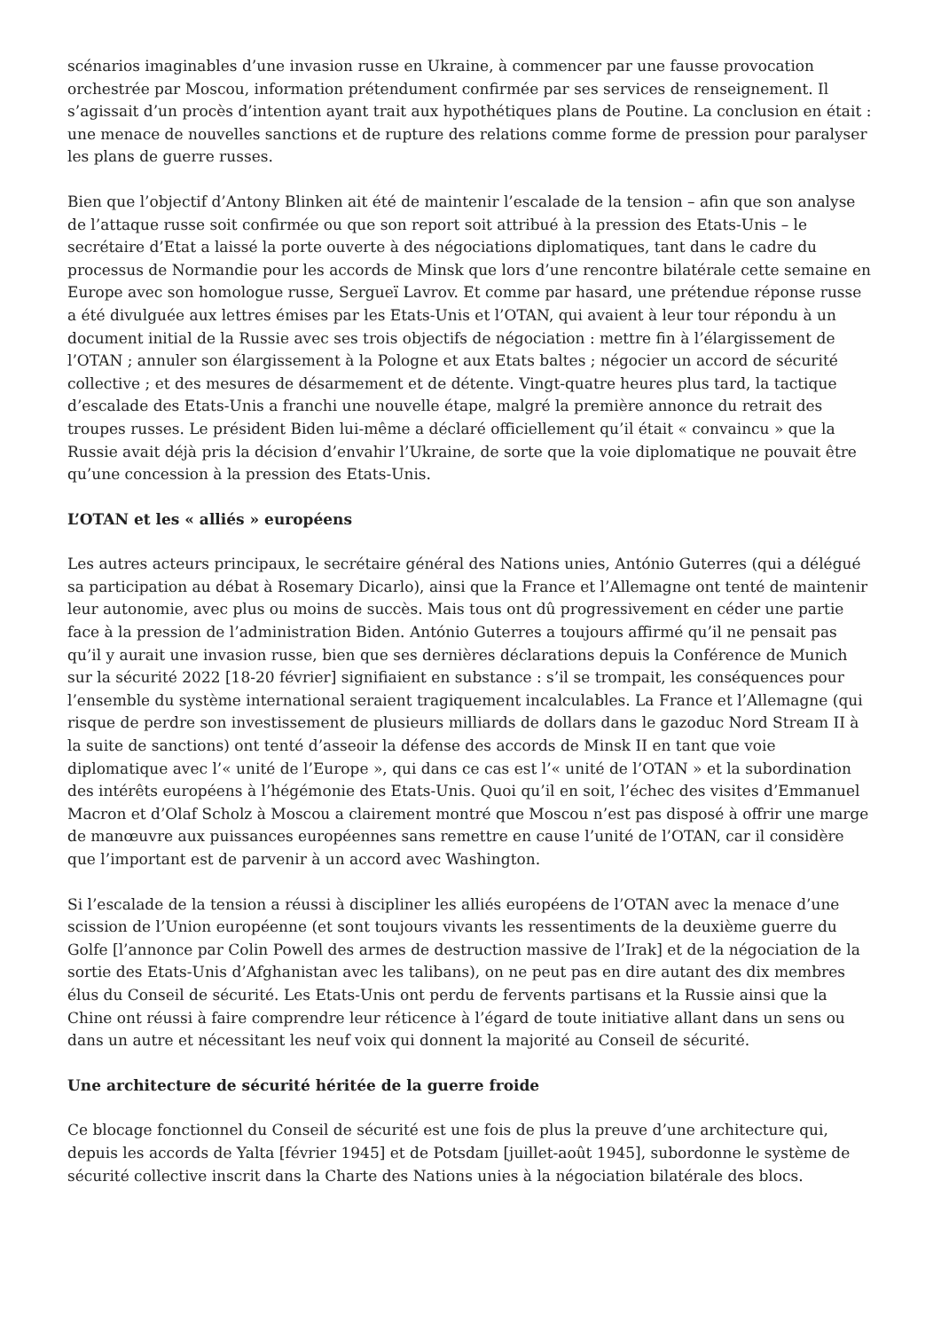scénarios imaginables d’une invasion russe en Ukraine, à commencer par une fausse provocation orchestrée par Moscou, information prétendument confirmée par ses services de renseignement. Il s’agissait d’un procès d’intention ayant trait aux hypothétiques plans de Poutine. La conclusion en était : une menace de nouvelles sanctions et de rupture des relations comme forme de pression pour paralyser les plans de guerre russes.
Bien que l’objectif d’Antony Blinken ait été de maintenir l’escalade de la tension – afin que son analyse de l’attaque russe soit confirmée ou que son report soit attribué à la pression des Etats-Unis – le secrétaire d’Etat a laissé la porte ouverte à des négociations diplomatiques, tant dans le cadre du processus de Normandie pour les accords de Minsk que lors d’une rencontre bilatérale cette semaine en Europe avec son homologue russe, Sergueï Lavrov. Et comme par hasard, une prétendue réponse russe a été divulguée aux lettres émises par les Etats-Unis et l’OTAN, qui avaient à leur tour répondu à un document initial de la Russie avec ses trois objectifs de négociation : mettre fin à l’élargissement de l’OTAN ; annuler son élargissement à la Pologne et aux Etats baltes ; négocier un accord de sécurité collective ; et des mesures de désarmement et de détente. Vingt-quatre heures plus tard, la tactique d’escalade des Etats-Unis a franchi une nouvelle étape, malgré la première annonce du retrait des troupes russes. Le président Biden lui-même a déclaré officiellement qu’il était « convaincu » que la Russie avait déjà pris la décision d’envahir l’Ukraine, de sorte que la voie diplomatique ne pouvait être qu’une concession à la pression des Etats-Unis.
L’OTAN et les « alliés » européens
Les autres acteurs principaux, le secrétaire général des Nations unies, António Guterres (qui a délégué sa participation au débat à Rosemary Dicarlo), ainsi que la France et l’Allemagne ont tenté de maintenir leur autonomie, avec plus ou moins de succès. Mais tous ont dû progressivement en céder une partie face à la pression de l’administration Biden. António Guterres a toujours affirmé qu’il ne pensait pas qu’il y aurait une invasion russe, bien que ses dernières déclarations depuis la Conférence de Munich sur la sécurité 2022 [18-20 février] signifiaient en substance : s’il se trompait, les conséquences pour l’ensemble du système international seraient tragiquement incalculables. La France et l’Allemagne (qui risque de perdre son investissement de plusieurs milliards de dollars dans le gazoduc Nord Stream II à la suite de sanctions) ont tenté d’asseoir la défense des accords de Minsk II en tant que voie diplomatique avec l’« unité de l’Europe », qui dans ce cas est l’« unité de l’OTAN » et la subordination des intérêts européens à l’hégémonie des Etats-Unis. Quoi qu’il en soit, l’échec des visites d’Emmanuel Macron et d’Olaf Scholz à Moscou a clairement montré que Moscou n’est pas disposé à offrir une marge de manœuvre aux puissances européennes sans remettre en cause l’unité de l’OTAN, car il considère que l’important est de parvenir à un accord avec Washington.
Si l’escalade de la tension a réussi à discipliner les alliés européens de l’OTAN avec la menace d’une scission de l’Union européenne (et sont toujours vivants les ressentiments de la deuxième guerre du Golfe [l’annonce par Colin Powell des armes de destruction massive de l’Irak] et de la négociation de la sortie des Etats-Unis d’Afghanistan avec les talibans), on ne peut pas en dire autant des dix membres élus du Conseil de sécurité. Les Etats-Unis ont perdu de fervents partisans et la Russie ainsi que la Chine ont réussi à faire comprendre leur réticence à l’égard de toute initiative allant dans un sens ou dans un autre et nécessitant les neuf voix qui donnent la majorité au Conseil de sécurité.
Une architecture de sécurité héritée de la guerre froide
Ce blocage fonctionnel du Conseil de sécurité est une fois de plus la preuve d’une architecture qui, depuis les accords de Yalta [février 1945] et de Potsdam [juillet-août 1945], subordonne le système de sécurité collective inscrit dans la Charte des Nations unies à la négociation bilatérale des blocs.